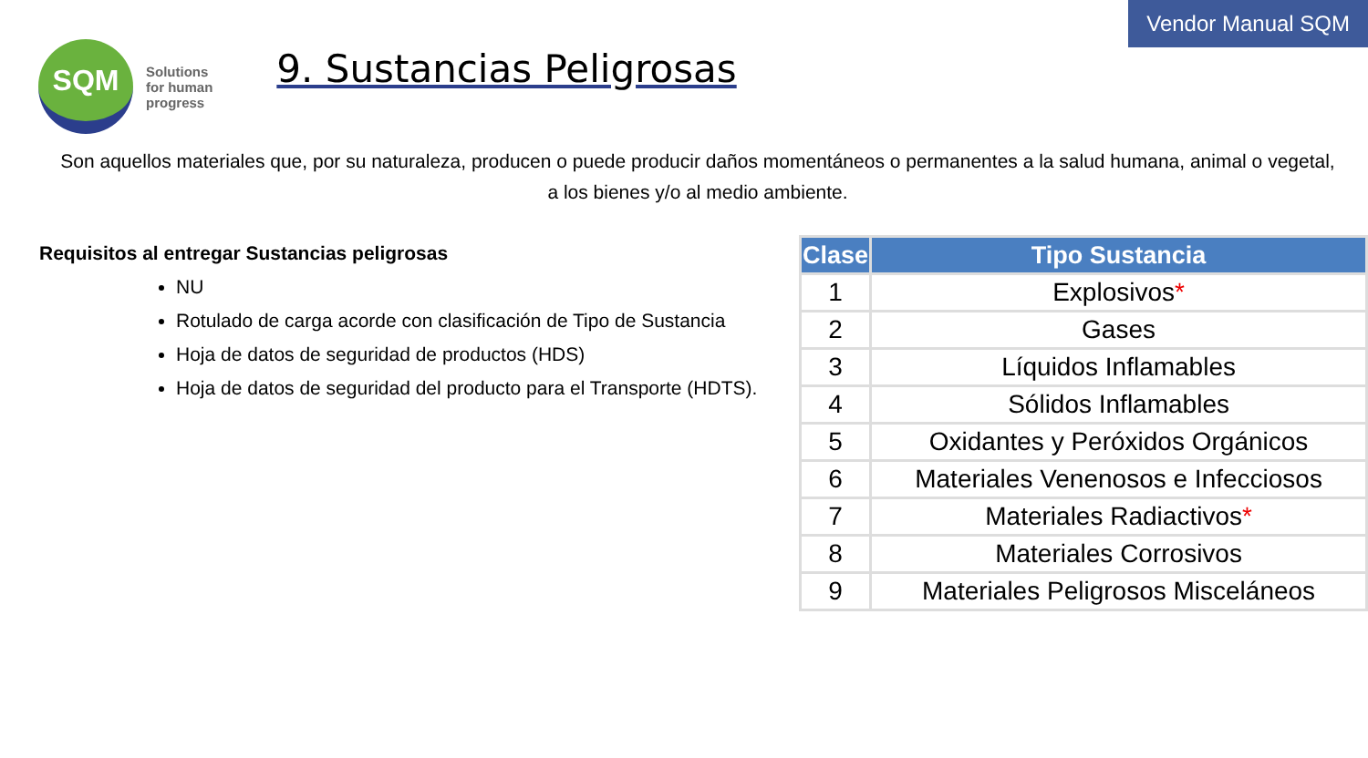Vendor Manual SQM
SQM
Solutions
for human
progress
9. Sustancias Peligrosas
Son aquellos materiales que, por su naturaleza, producen o puede producir daños momentáneos o permanentes a la salud humana, animal o vegetal, a los bienes y/o al medio ambiente.
Requisitos al entregar Sustancias peligrosas
NU
Rotulado de carga acorde con clasificación de Tipo de Sustancia
Hoja de datos de seguridad de productos (HDS)
Hoja de datos de seguridad del producto para el Transporte (HDTS).
| Clase | Tipo Sustancia |
| --- | --- |
| 1 | Explosivos * |
| 2 | Gases |
| 3 | Líquidos Inflamables |
| 4 | Sólidos Inflamables |
| 5 | Oxidantes y Peróxidos Orgánicos |
| 6 | Materiales Venenosos e Infecciosos |
| 7 | Materiales Radiactivos * |
| 8 | Materiales Corrosivos |
| 9 | Materiales Peligrosos Misceláneos |